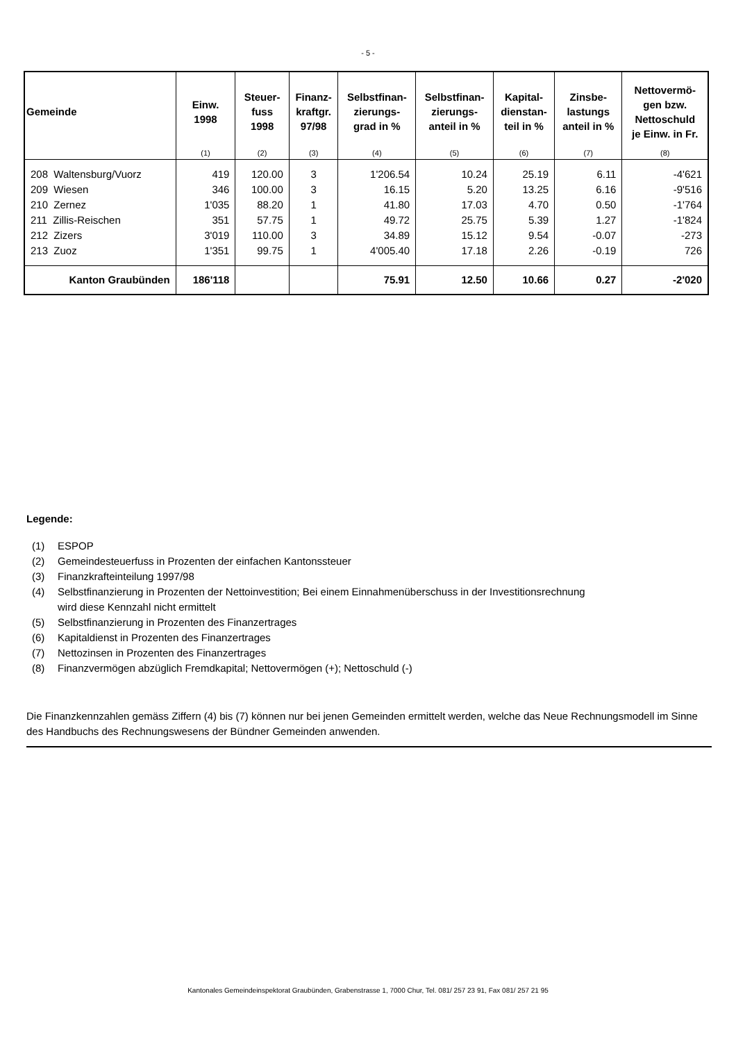- 5 -
| Gemeinde | Einw. 1998 | Steuer- fuss 1998 | Finanz- kraftgr. 97/98 | Selbstfinan- zierungs- grad in % | Selbstfinan- zierungs- anteil in % | Kapital- dienstan- teil in % | Zinsbe- lastungs anteil in % | Nettovermö- gen bzw. Nettoschuld je Einw. in Fr. |
| --- | --- | --- | --- | --- | --- | --- | --- | --- |
| | (1) | (2) | (3) | (4) | (5) | (6) | (7) | (8) |
| 208 Waltensburg/Vuorz | 419 | 120.00 | 3 | 1'206.54 | 10.24 | 25.19 | 6.11 | -4'621 |
| 209 Wiesen | 346 | 100.00 | 3 | 16.15 | 5.20 | 13.25 | 6.16 | -9'516 |
| 210 Zernez | 1'035 | 88.20 | 1 | 41.80 | 17.03 | 4.70 | 0.50 | -1'764 |
| 211 Zillis-Reischen | 351 | 57.75 | 1 | 49.72 | 25.75 | 5.39 | 1.27 | -1'824 |
| 212 Zizers | 3'019 | 110.00 | 3 | 34.89 | 15.12 | 9.54 | -0.07 | -273 |
| 213 Zuoz | 1'351 | 99.75 | 1 | 4'005.40 | 17.18 | 2.26 | -0.19 | 726 |
| Kanton Graubünden | 186'118 | | | 75.91 | 12.50 | 10.66 | 0.27 | -2'020 |
Legende:
(1) ESPOP
(2) Gemeindesteuerfuss in Prozenten der einfachen Kantonssteuer
(3) Finanzkrafteinteilung 1997/98
(4) Selbstfinanzierung in Prozenten der Nettoinvestition; Bei einem Einnahmenüberschuss in der Investitionsrechnung
wird diese Kennzahl nicht ermittelt
(5) Selbstfinanzierung in Prozenten des Finanzertrages
(6) Kapitaldienst in Prozenten des Finanzertrages
(7) Nettozinsen in Prozenten des Finanzertrages
(8) Finanzvermögen abzüglich Fremdkapital; Nettovermögen (+); Nettoschuld (-)
Die Finanzkennzahlen gemäss Ziffern (4) bis (7) können nur bei jenen Gemeinden ermittelt werden, welche das Neue Rechnungsmodell im Sinne des Handbuchs des Rechnungswesens der Bündner Gemeinden anwenden.
Kantonales Gemeindeinspektorat Graubünden, Grabenstrasse 1, 7000 Chur, Tel. 081/ 257 23 91, Fax 081/ 257 21 95